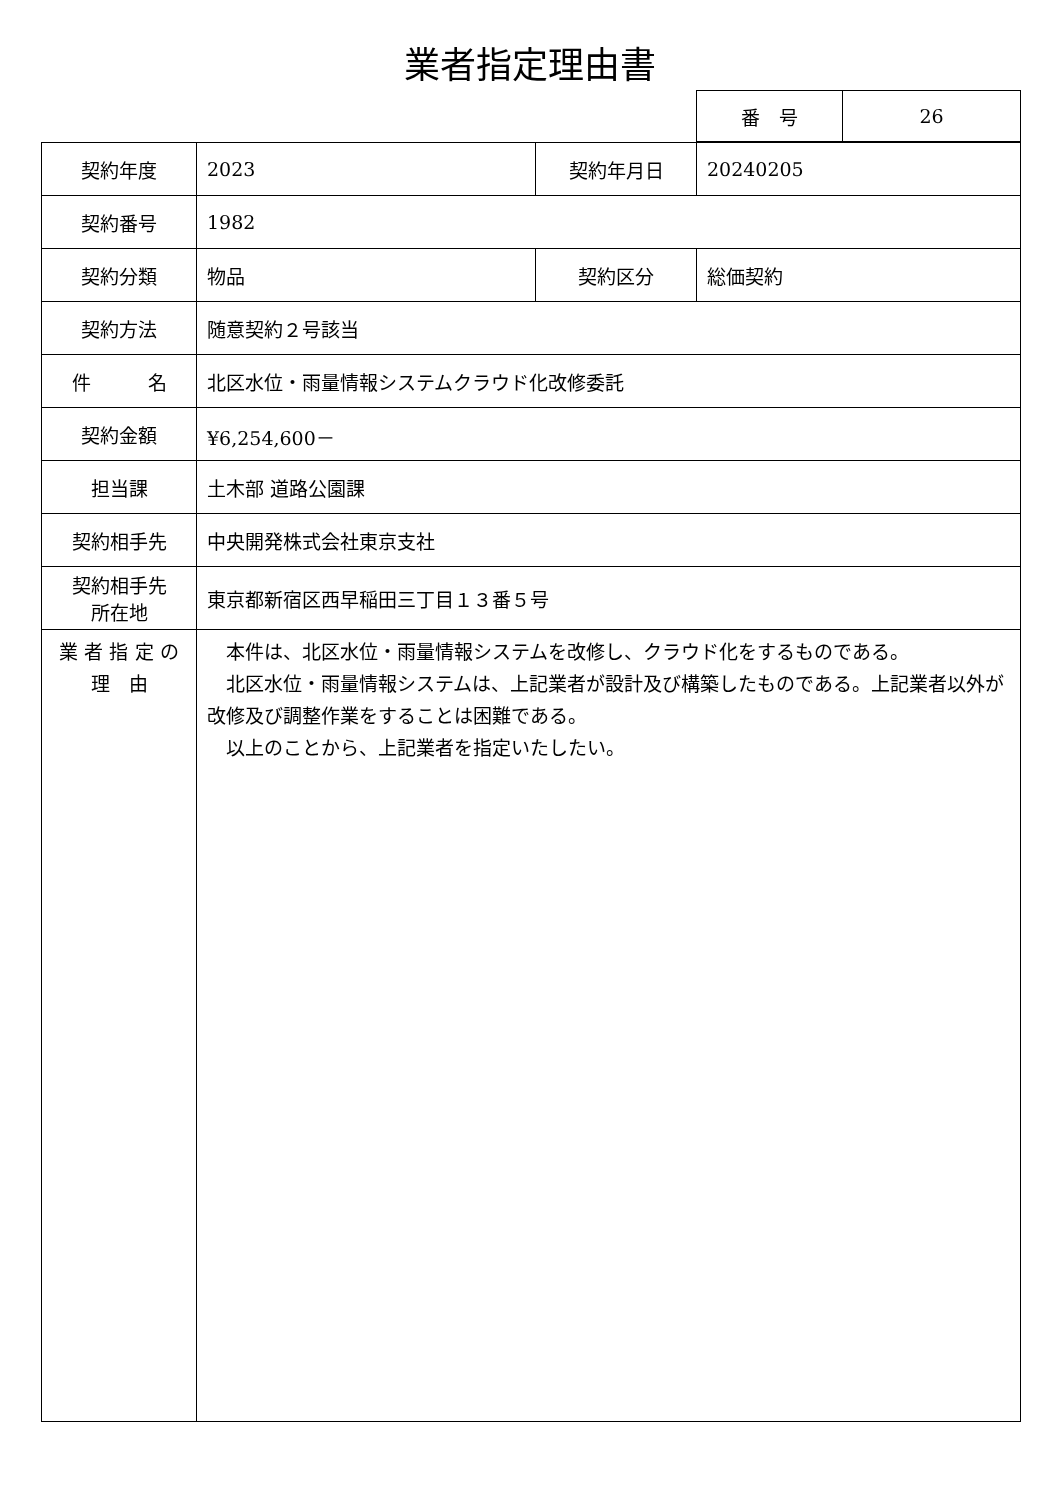業者指定理由書
| 番 号 | 26 |
| 契約年度 | 2023 | 契約年月日 | 20240205 |
| 契約番号 | 1982 | | |
| 契約分類 | 物品 | 契約区分 | 総価契約 |
| 契約方法 | 随意契約２号該当 | | |
| 件 名 | 北区水位・雨量情報システムクラウド化改修委託 | | |
| 契約金額 | ¥6,254,600－ | | |
| 担当課 | 土木部 道路公園課 | | |
| 契約相手先 | 中央開発株式会社東京支社 | | |
| 契約相手先 所在地 | 東京都新宿区西早稲田三丁目１３番５号 | | |
| 業 者 指 定 の 理 由 | 本件は、北区水位・雨量情報システムを改修し、クラウド化をするものである。 北区水位・雨量情報システムは、上記業者が設計及び構築したものである。上記業者以外が改修及び調整作業をすることは困難である。 以上のことから、上記業者を指定いたしたい。 | | |